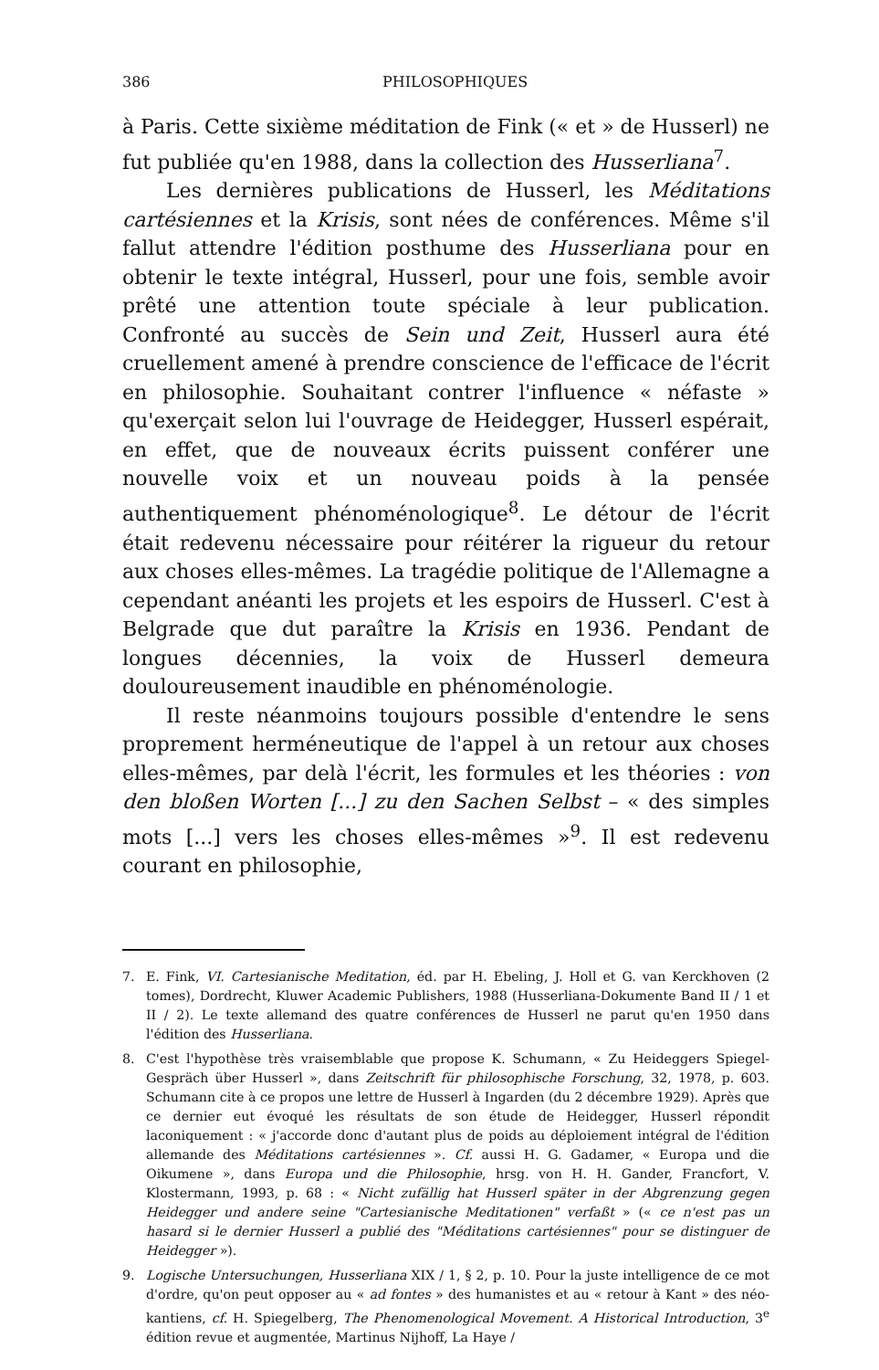386 PHILOSOPHIQUES
à Paris. Cette sixième méditation de Fink (« et » de Husserl) ne fut publiée qu'en 1988, dans la collection des Husserliana<sup>7</sup>.
Les dernières publications de Husserl, les Méditations cartésiennes et la Krisis, sont nées de conférences. Même s'il fallut attendre l'édition posthume des Husserliana pour en obtenir le texte intégral, Husserl, pour une fois, semble avoir prêté une attention toute spéciale à leur publication. Confronté au succès de Sein und Zeit, Husserl aura été cruellement amené à prendre conscience de l'efficace de l'écrit en philosophie. Souhaitant contrer l'influence « néfaste » qu'exerçait selon lui l'ouvrage de Heidegger, Husserl espérait, en effet, que de nouveaux écrits puissent conférer une nouvelle voix et un nouveau poids à la pensée authentiquement phénoménologique<sup>8</sup>. Le détour de l'écrit était redevenu nécessaire pour réitérer la rigueur du retour aux choses elles-mêmes. La tragédie politique de l'Allemagne a cependant anéanti les projets et les espoirs de Husserl. C'est à Belgrade que dut paraître la Krisis en 1936. Pendant de longues décennies, la voix de Husserl demeura douloureusement inaudible en phénoménologie.
Il reste néanmoins toujours possible d'entendre le sens proprement herméneutique de l'appel à un retour aux choses elles-mêmes, par delà l'écrit, les formules et les théories : von den bloßen Worten [...] zu den Sachen Selbst – « des simples mots [...] vers les choses elles-mêmes »<sup>9</sup>. Il est redevenu courant en philosophie,
7. E. Fink, VI. Cartesianische Meditation, éd. par H. Ebeling, J. Holl et G. van Kerckhoven (2 tomes), Dordrecht, Kluwer Academic Publishers, 1988 (Husserliana-Dokumente Band II / 1 et II / 2). Le texte allemand des quatre conférences de Husserl ne parut qu'en 1950 dans l'édition des Husserliana.
8. C'est l'hypothèse très vraisemblable que propose K. Schumann, « Zu Heideggers Spiegel-Gespräch über Husserl », dans Zeitschrift für philosophische Forschung, 32, 1978, p. 603. Schumann cite à ce propos une lettre de Husserl à Ingarden (du 2 décembre 1929). Après que ce dernier eut évoqué les résultats de son étude de Heidegger, Husserl répondit laconiquement : « j'accorde donc d'autant plus de poids au déploiement intégral de l'édition allemande des Méditations cartésiennes ». Cf. aussi H. G. Gadamer, « Europa und die Oikumene », dans Europa und die Philosophie, hrsg. von H. H. Gander, Francfort, V. Klostermann, 1993, p. 68 : « Nicht zufällig hat Husserl später in der Abgrenzung gegen Heidegger und andere seine "Cartesianische Meditationen" verfaßt » (« ce n'est pas un hasard si le dernier Husserl a publié des "Méditations cartésiennes" pour se distinguer de Heidegger »).
9. Logische Untersuchungen, Husserliana XIX / 1, § 2, p. 10. Pour la juste intelligence de ce mot d'ordre, qu'on peut opposer au « ad fontes » des humanistes et au « retour à Kant » des néo-kantiens, cf. H. Spiegelberg, The Phenomenological Movement. A Historical Introduction, 3<sup>e</sup> édition revue et augmentée, Martinus Nijhoff, La Haye /